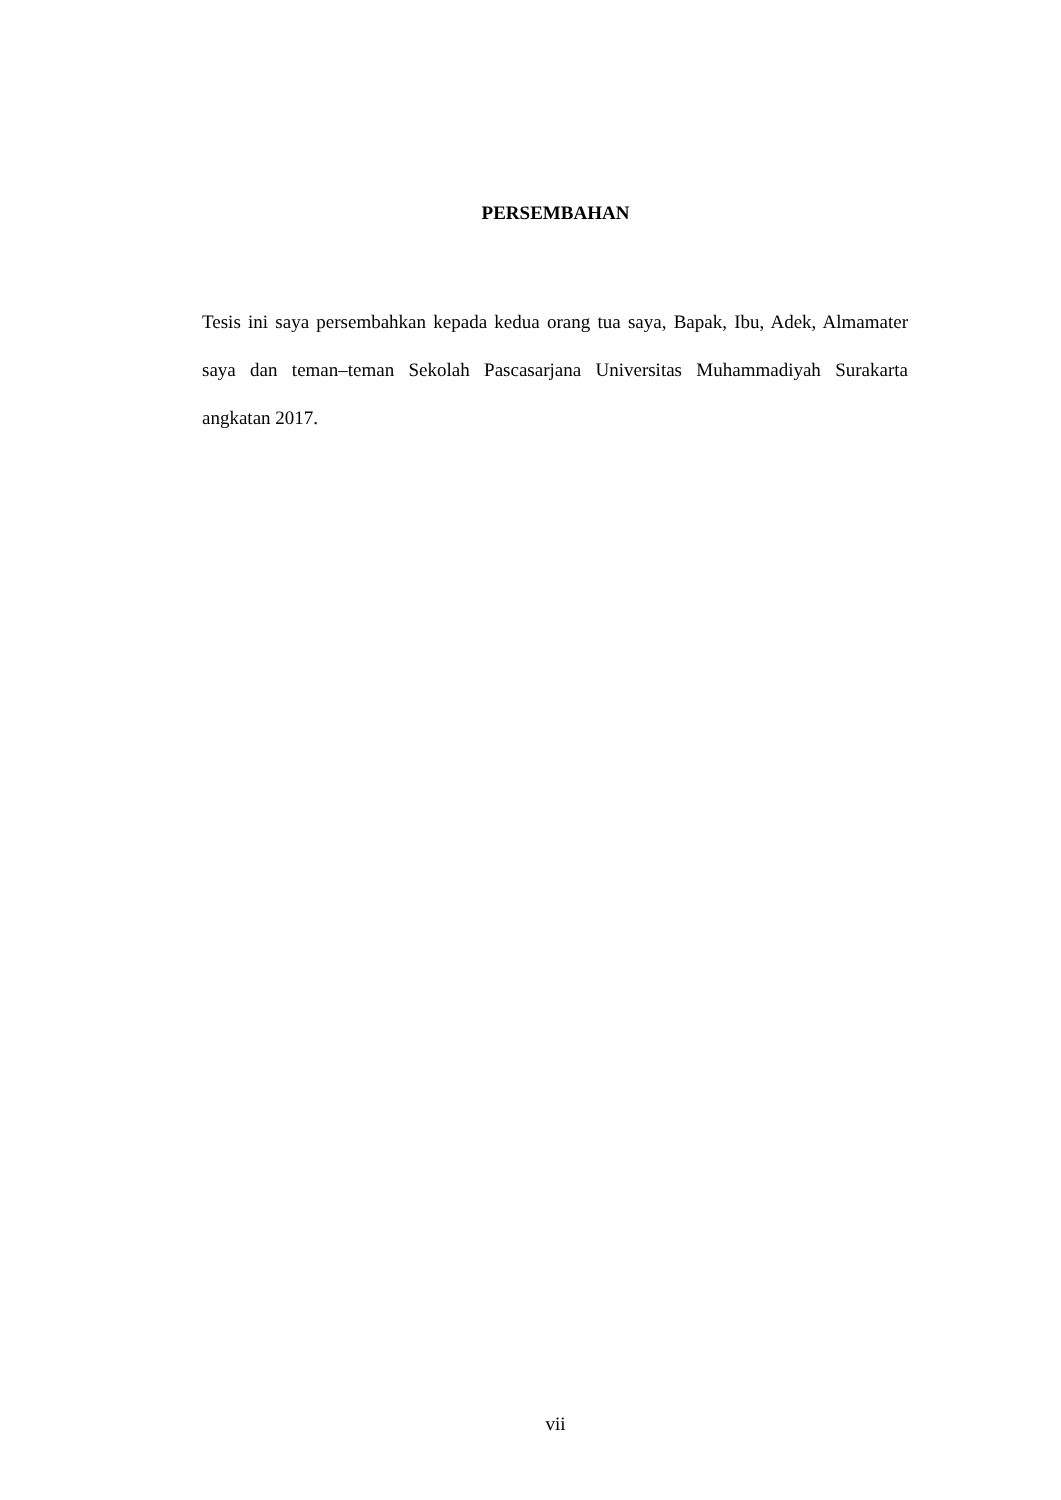PERSEMBAHAN
Tesis ini saya persembahkan kepada kedua orang tua saya, Bapak, Ibu, Adek, Almamater saya dan teman–teman Sekolah Pascasarjana Universitas Muhammadiyah Surakarta angkatan 2017.
vii